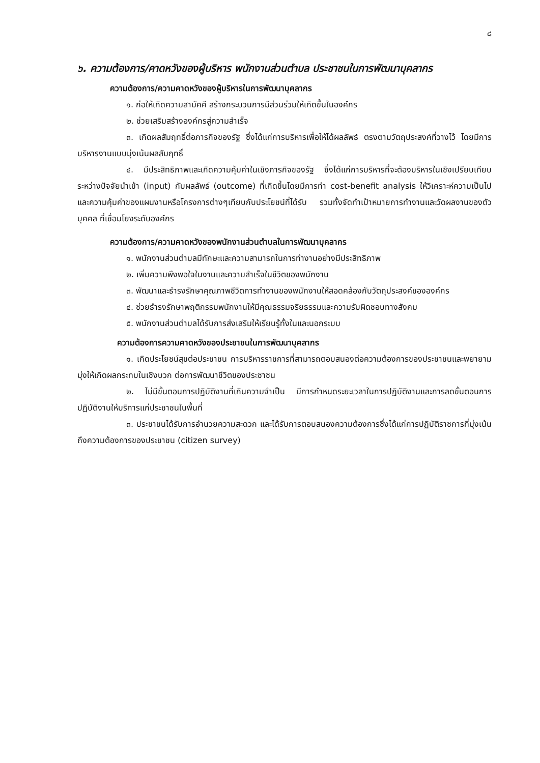๘
๖. ความต้องการ/คาดหวังของผู้บริหาร พนักงานส่วนตำบล ประชาชนในการพัฒนาบุคลากร
ความต้องการ/ความคาดหวังของผู้บริหารในการพัฒนาบุคลากร
๑. ก่อให้เกิดความสามัคคี สร้างกระบวนการมีส่วนร่วมให้เกิดขึ้นในองค์กร
๒. ช่วยเสริมสร้างองค์กรสู่ความสำเร็จ
๓. เกิดผลสัมฤทธิ์ต่อภารกิจของรัฐ ซึ่งได้แก่การบริหารเพื่อให้ได้ผลลัพธ์ ตรงตามวัตถุประสงค์ที่วางไว้ โดยมีการบริหารงานแบบมุ่งเน้นผลสัมฤทธิ์
๔. มีประสิทธิภาพและเกิดความคุ้มค่าในเชิงภารกิจของรัฐ ซึ่งได้แก่การบริหารที่จะต้องบริหารในเชิงเปรียบเทียบระหว่างปัจจัยนำเข้า (input) กับผลลัพธ์ (outcome) ที่เกิดขึ้นโดยมีการทำ cost-benefit analysis ให้วิเคราะห์ความเป็นไปและความคุ้มค่าของแผนงานหรือโครงการต่างๆเทียบกับประโยชน์ที่ได้รับ รวมทั้งจัดทำเป้าหมายการทำงานและวัดผลงานของตัวบุคคล ที่เชื่อมโยงระดับองค์กร
ความต้องการ/ความคาดหวังของพนักงานส่วนตำบลในการพัฒนาบุคลากร
๑. พนักงานส่วนตำบลมีทักษะและความสามารถในการทำงานอย่างมีประสิทธิภาพ
๒. เพิ่มความพึงพอใจในงานและความสำเร็จในชีวิตของพนักงาน
๓. พัฒนาและธำรงรักษาคุณภาพชีวิตการทำงานของพนักงานให้สอดคล้องกับวัตถุประสงค์ขององค์กร
๔. ช่วยธำรงรักษาพฤติกรรมพนักงานให้มีคุณธรรมจริยธรรมและความรับผิดชอบทางสังคม
๕. พนักงานส่วนตำบลได้รับการส่งเสริมให้เรียนรู้ทั้งในและนอกระบบ
ความต้องการความคาดหวังของประชาชนในการพัฒนาบุคลากร
๑. เกิดประโยชน์สุขต่อประชาชน การบริหารราชการที่สามารถตอบสนองต่อความต้องการของประชาชนและพยายามมุ่งให้เกิดผลกระทบในเชิงบวก ต่อการพัฒนาชีวิตของประชาชน
๒. ไม่มีขั้นตอนการปฏิบัติงานที่เกินความจำเป็น มีการกำหนดระยะเวลาในการปฏิบัติงานและการลดขั้นตอนการปฏิบัติงานให้บริการแก่ประชาชนในพื้นที่
๓. ประชาชนได้รับการอำนวยความสะดวก และได้รับการตอบสนองความต้องการซึ่งได้แก่การปฏิบัติราชการที่มุ่งเน้นถึงความต้องการของประชาชน (citizen survey)